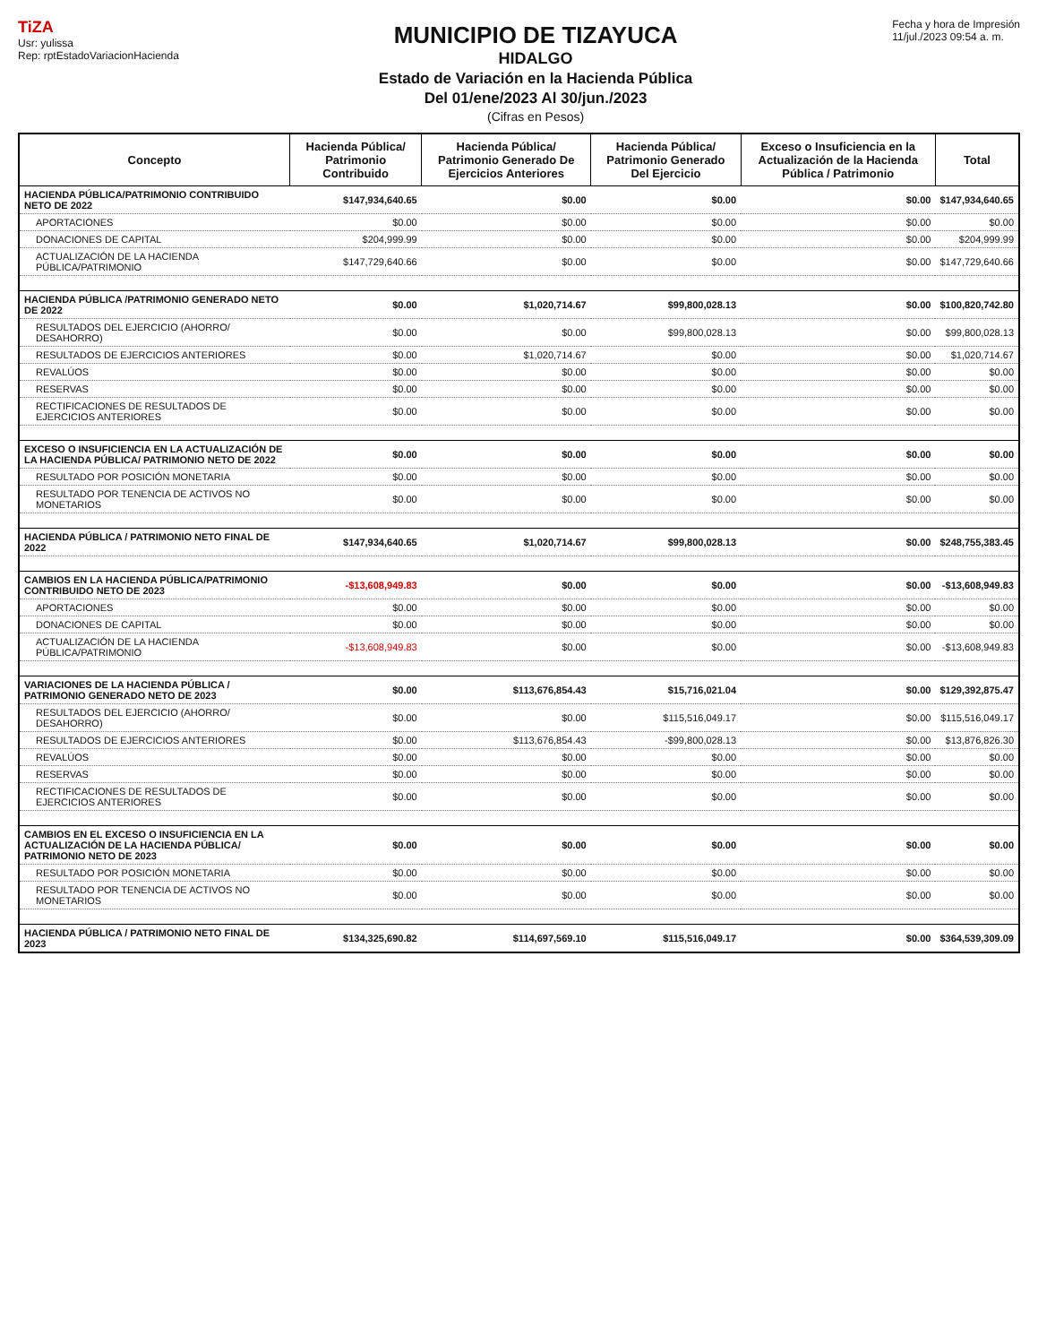TiZA
Usr: yulissa
Rep: rptEstadoVariacionHacienda
MUNICIPIO DE TIZAYUCA
HIDALGO
Estado de Variación en la Hacienda Pública
Del 01/ene/2023 Al 30/jun./2023
(Cifras en Pesos)
Fecha y hora de Impresión
11/jul./2023 09:54 a. m.
| Concepto | Hacienda Pública/ Patrimonio Contribuido | Hacienda Pública/ Patrimonio Generado De Ejercicios Anteriores | Hacienda Pública/ Patrimonio Generado Del Ejercicio | Exceso o Insuficiencia en la Actualización de la Hacienda Pública / Patrimonio | Total |
| --- | --- | --- | --- | --- | --- |
| HACIENDA PÚBLICA/PATRIMONIO CONTRIBUIDO NETO DE 2022 | $147,934,640.65 | $0.00 | $0.00 | $0.00 | $147,934,640.65 |
| APORTACIONES | $0.00 | $0.00 | $0.00 | $0.00 | $0.00 |
| DONACIONES DE CAPITAL | $204,999.99 | $0.00 | $0.00 | $0.00 | $204,999.99 |
| ACTUALIZACIÓN DE LA HACIENDA PÚBLICA/PATRIMONIO | $147,729,640.66 | $0.00 | $0.00 | $0.00 | $147,729,640.66 |
| HACIENDA PÚBLICA /PATRIMONIO GENERADO NETO DE 2022 | $0.00 | $1,020,714.67 | $99,800,028.13 | $0.00 | $100,820,742.80 |
| RESULTADOS DEL EJERCICIO (AHORRO/ DESAHORRO) | $0.00 | $0.00 | $99,800,028.13 | $0.00 | $99,800,028.13 |
| RESULTADOS DE EJERCICIOS ANTERIORES | $0.00 | $1,020,714.67 | $0.00 | $0.00 | $1,020,714.67 |
| REVALÚOS | $0.00 | $0.00 | $0.00 | $0.00 | $0.00 |
| RESERVAS | $0.00 | $0.00 | $0.00 | $0.00 | $0.00 |
| RECTIFICACIONES DE RESULTADOS DE EJERCICIOS ANTERIORES | $0.00 | $0.00 | $0.00 | $0.00 | $0.00 |
| EXCESO O INSUFICIENCIA EN LA ACTUALIZACIÓN DE LA HACIENDA PÚBLICA/ PATRIMONIO NETO DE 2022 | $0.00 | $0.00 | $0.00 | $0.00 | $0.00 |
| RESULTADO POR POSICIÓN MONETARIA | $0.00 | $0.00 | $0.00 | $0.00 | $0.00 |
| RESULTADO POR TENENCIA DE ACTIVOS NO MONETARIOS | $0.00 | $0.00 | $0.00 | $0.00 | $0.00 |
| HACIENDA PÚBLICA / PATRIMONIO NETO FINAL DE 2022 | $147,934,640.65 | $1,020,714.67 | $99,800,028.13 | $0.00 | $248,755,383.45 |
| CAMBIOS EN LA HACIENDA PÚBLICA/PATRIMONIO CONTRIBUIDO NETO DE 2023 | -$13,608,949.83 | $0.00 | $0.00 | $0.00 | -$13,608,949.83 |
| APORTACIONES | $0.00 | $0.00 | $0.00 | $0.00 | $0.00 |
| DONACIONES DE CAPITAL | $0.00 | $0.00 | $0.00 | $0.00 | $0.00 |
| ACTUALIZACIÓN DE LA HACIENDA PÚBLICA/PATRIMONIO | -$13,608,949.83 | $0.00 | $0.00 | $0.00 | -$13,608,949.83 |
| VARIACIONES DE LA HACIENDA PÚBLICA / PATRIMONIO GENERADO NETO DE 2023 | $0.00 | $113,676,854.43 | $15,716,021.04 | $0.00 | $129,392,875.47 |
| RESULTADOS DEL EJERCICIO (AHORRO/ DESAHORRO) | $0.00 | $0.00 | $115,516,049.17 | $0.00 | $115,516,049.17 |
| RESULTADOS DE EJERCICIOS ANTERIORES | $0.00 | $113,676,854.43 | -$99,800,028.13 | $0.00 | $13,876,826.30 |
| REVALÚOS | $0.00 | $0.00 | $0.00 | $0.00 | $0.00 |
| RESERVAS | $0.00 | $0.00 | $0.00 | $0.00 | $0.00 |
| RECTIFICACIONES DE RESULTADOS DE EJERCICIOS ANTERIORES | $0.00 | $0.00 | $0.00 | $0.00 | $0.00 |
| CAMBIOS EN EL EXCESO O INSUFICIENCIA EN LA ACTUALIZACIÓN DE LA HACIENDA PÚBLICA/ PATRIMONIO NETO DE 2023 | $0.00 | $0.00 | $0.00 | $0.00 | $0.00 |
| RESULTADO POR POSICIÓN MONETARIA | $0.00 | $0.00 | $0.00 | $0.00 | $0.00 |
| RESULTADO POR TENENCIA DE ACTIVOS NO MONETARIOS | $0.00 | $0.00 | $0.00 | $0.00 | $0.00 |
| HACIENDA PÚBLICA / PATRIMONIO NETO FINAL DE 2023 | $134,325,690.82 | $114,697,569.10 | $115,516,049.17 | $0.00 | $364,539,309.09 |